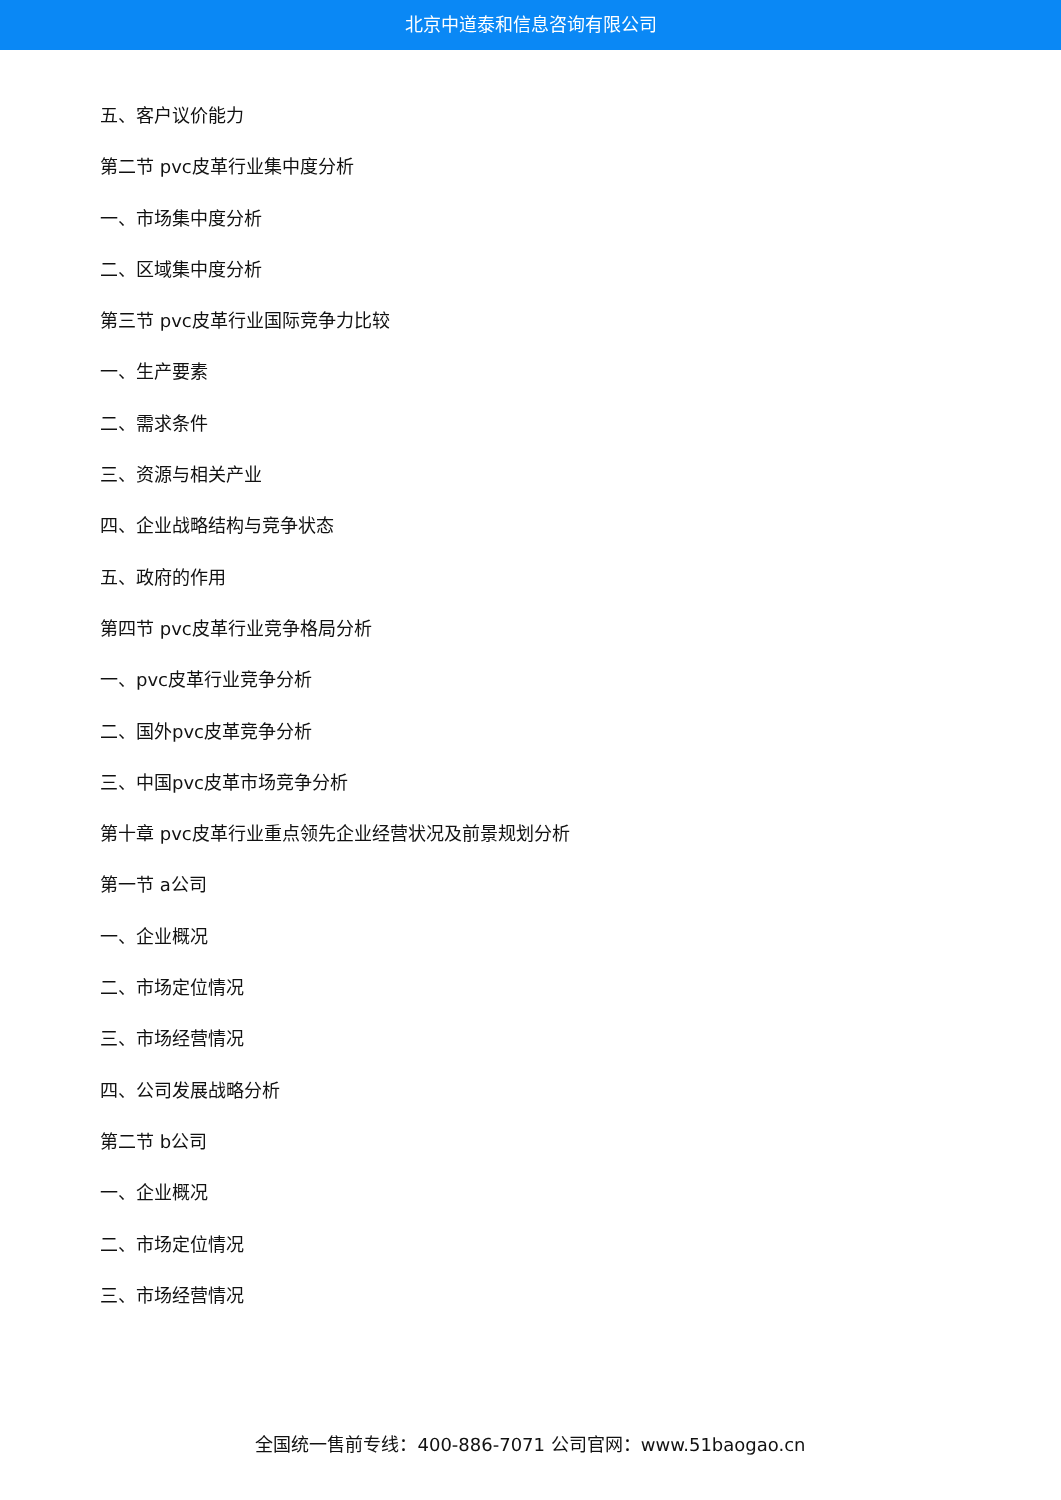北京中道泰和信息咨询有限公司
五、客户议价能力
第二节 pvc皮革行业集中度分析
一、市场集中度分析
二、区域集中度分析
第三节 pvc皮革行业国际竞争力比较
一、生产要素
二、需求条件
三、资源与相关产业
四、企业战略结构与竞争状态
五、政府的作用
第四节 pvc皮革行业竞争格局分析
一、pvc皮革行业竞争分析
二、国外pvc皮革竞争分析
三、中国pvc皮革市场竞争分析
第十章 pvc皮革行业重点领先企业经营状况及前景规划分析
第一节 a公司
一、企业概况
二、市场定位情况
三、市场经营情况
四、公司发展战略分析
第二节 b公司
一、企业概况
二、市场定位情况
三、市场经营情况
全国统一售前专线：400-886-7071 公司官网：www.51baogao.cn